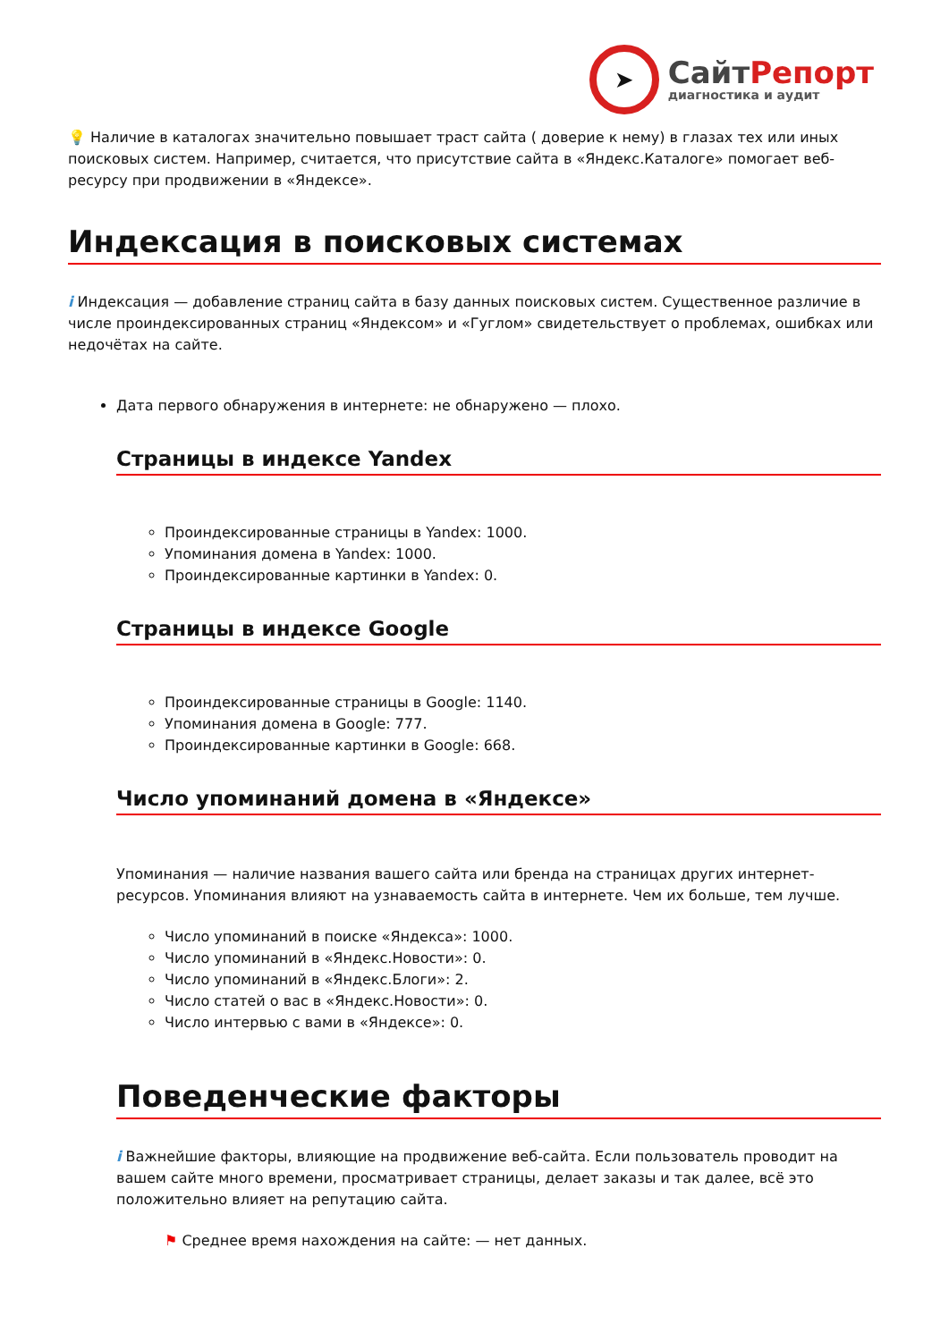➤
СайтРепорт
диагностика и аудит
💡 Наличие в каталогах значительно повышает траст сайта ( доверие к нему) в глазах тех или иных поисковых систем. Например, считается, что присутствие сайта в «Яндекс.Каталоге» помогает веб-ресурсу при продвижении в «Яндексе».
Индексация в поисковых системах
i Индексация — добавление страниц сайта в базу данных поисковых систем. Существенное различие в числе проиндексированных страниц «Яндексом» и «Гуглом» свидетельствует о проблемах, ошибках или недочётах на сайте.
Дата первого обнаружения в интернете: не обнаружено — плохо.
Страницы в индексе Yandex
Проиндексированные страницы в Yandex: 1000.
Упоминания домена в Yandex: 1000.
Проиндексированные картинки в Yandex: 0.
Страницы в индексе Google
Проиндексированные страницы в Google: 1140.
Упоминания домена в Google: 777.
Проиндексированные картинки в Google: 668.
Число упоминаний домена в «Яндексе»
Упоминания — наличие названия вашего сайта или бренда на страницах других интернет-ресурсов. Упоминания влияют на узнаваемость сайта в интернете. Чем их больше, тем лучше.
Число упоминаний в поиске «Яндекса»: 1000.
Число упоминаний в «Яндекс.Новости»: 0.
Число упоминаний в «Яндекс.Блоги»: 2.
Число статей о вас в «Яндекс.Новости»: 0.
Число интервью с вами в «Яндексе»: 0.
Поведенческие факторы
i Важнейшие факторы, влияющие на продвижение веб-сайта. Если пользователь проводит на вашем сайте много времени, просматривает страницы, делает заказы и так далее, всё это положительно влияет на репутацию сайта.
⚑ Среднее время нахождения на сайте: — нет данных.